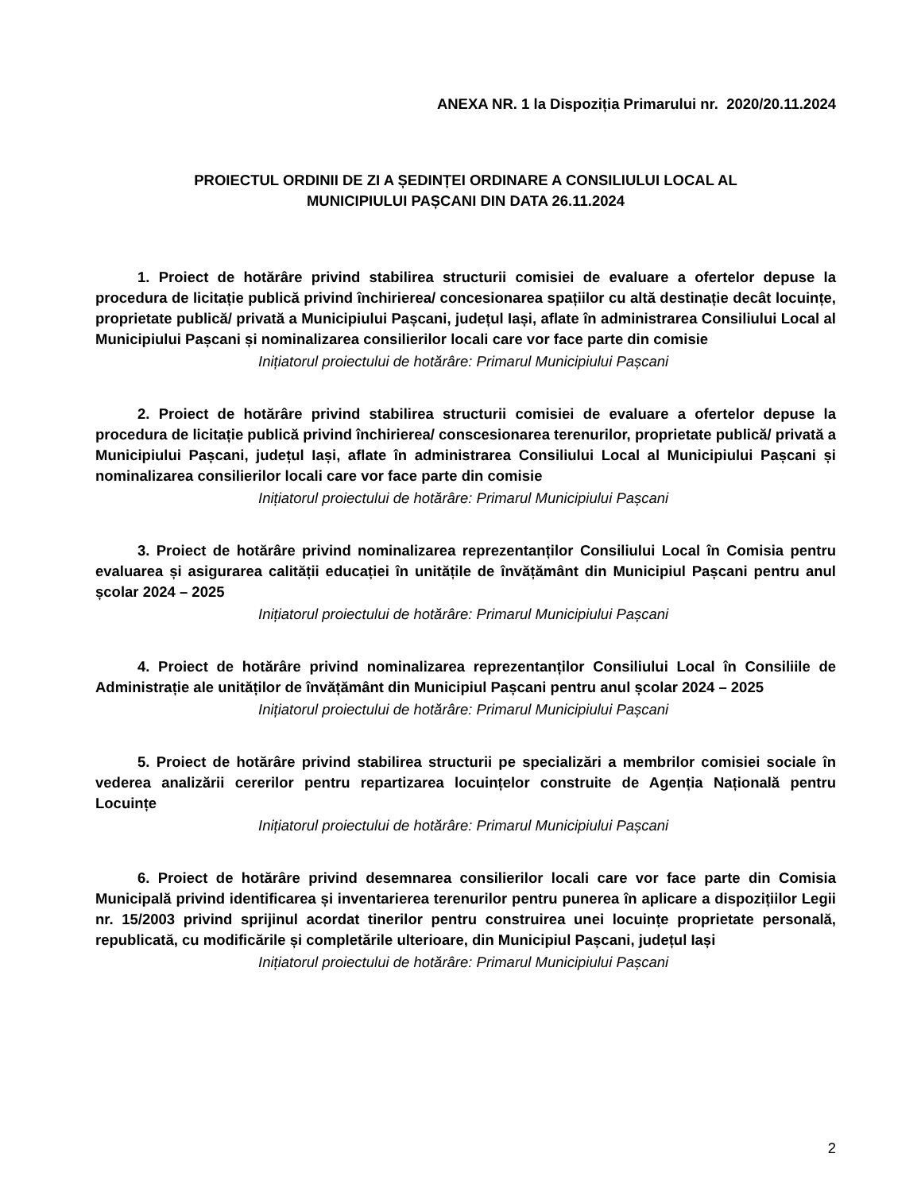ANEXA NR. 1 la Dispoziția Primarului nr. 2020/20.11.2024
PROIECTUL ORDINII DE ZI A ȘEDINȚEI ORDINARE A CONSILIULUI LOCAL AL
MUNICIPIULUI PAȘCANI DIN DATA 26.11.2024
1. Proiect de hotărâre privind stabilirea structurii comisiei de evaluare a ofertelor depuse la procedura de licitație publică privind închirierea/ concesionarea spațiilor cu altă destinație decât locuințe, proprietate publică/ privată a Municipiului Pașcani, județul Iași, aflate în administrarea Consiliului Local al Municipiului Pașcani și nominalizarea consilierilor locali care vor face parte din comisie
Inițiatorul proiectului de hotărâre: Primarul Municipiului Pașcani
2. Proiect de hotărâre privind stabilirea structurii comisiei de evaluare a ofertelor depuse la procedura de licitație publică privind închirierea/ conscesionarea terenurilor, proprietate publică/ privată a Municipiului Pașcani, județul Iași, aflate în administrarea Consiliului Local al Municipiului Pașcani și nominalizarea consilierilor locali care vor face parte din comisie
Inițiatorul proiectului de hotărâre: Primarul Municipiului Pașcani
3. Proiect de hotărâre privind nominalizarea reprezentanților Consiliului Local în Comisia pentru evaluarea și asigurarea calității educației în unitățile de învățământ din Municipiul Pașcani pentru anul școlar 2024 – 2025
Inițiatorul proiectului de hotărâre: Primarul Municipiului Pașcani
4. Proiect de hotărâre privind nominalizarea reprezentanților Consiliului Local în Consiliile de Administrație ale unităților de învățământ din Municipiul Pașcani pentru anul școlar 2024 – 2025
Inițiatorul proiectului de hotărâre: Primarul Municipiului Pașcani
5. Proiect de hotărâre privind stabilirea structurii pe specializări a membrilor comisiei sociale în vederea analizării cererilor pentru repartizarea locuințelor construite de Agenția Națională pentru Locuințe
Inițiatorul proiectului de hotărâre: Primarul Municipiului Pașcani
6. Proiect de hotărâre privind desemnarea consilierilor locali care vor face parte din Comisia Municipală privind identificarea și inventarierea terenurilor pentru punerea în aplicare a dispozițiilor Legii nr. 15/2003 privind sprijinul acordat tinerilor pentru construirea unei locuințe proprietate personală, republicată, cu modificările și completările ulterioare, din Municipiul Pașcani, județul Iași
Inițiatorul proiectului de hotărâre: Primarul Municipiului Pașcani
2